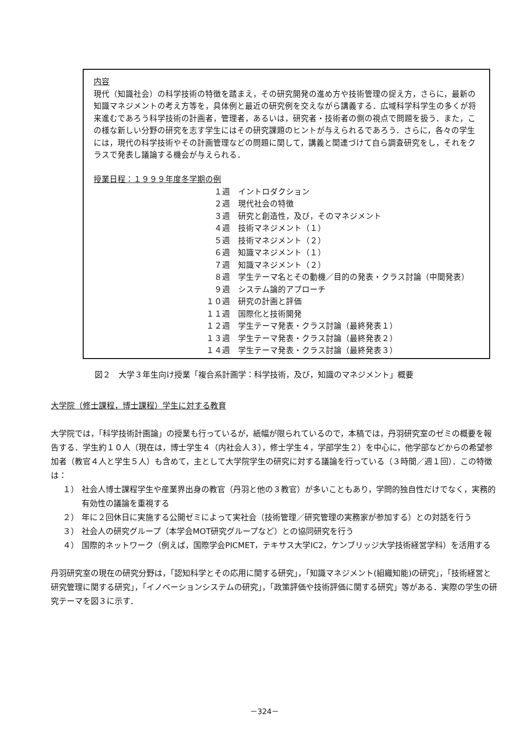内容
現代（知識社会）の科学技術の特徴を踏まえ，その研究開発の進め方や技術管理の捉え方，さらに，最新の知識マネジメントの考え方等を，具体例と最近の研究例を交えながら講義する．広域科学科学生の多くが将来進むであろう科学技術の計画者，管理者，あるいは，研究者・技術者の側の視点で問題を扱う．また，この様な新しい分野の研究を志す学生にはその研究課題のヒントが与えられるであろう．さらに，各々の学生には，現代の科学技術やその計画管理などの問題に関して，講義と関連づけて自ら調査研究をし，それをクラスで発表し議論する機会が与えられる．
授業日程：１９９９年度冬学期の例
１週 イントロダクション
２週 現代社会の特徴
３週 研究と創造性，及び，そのマネジメント
４週 技術マネジメント（１）
５週 技術マネジメント（２）
６週 知識マネジメント（１）
７週 知識マネジメント（２）
８週 学生テーマ名とその動機／目的の発表・クラス討論（中間発表）
９週 システム論的アプローチ
１０週 研究の計画と評価
１１週 国際化と技術開発
１２週 学生テーマ発表・クラス討論（最終発表１）
１３週 学生テーマ発表・クラス討論（最終発表２）
１４週 学生テーマ発表・クラス討論（最終発表３）
図２　大学３年生向け授業「複合系計画学：科学技術，及び，知識のマネジメント」概要
大学院（修士課程，博士課程）学生に対する教育
大学院では，「科学技術計画論」の授業も行っているが，紙幅が限られているので，本稿では，丹羽研究室のゼミの概要を報告する．学生約１０人（現在は，博士学生４（内社会人３），修士学生４，学部学生２）を中心に，他学部などからの希望参加者（教官４人と学生５人）も含めて，主として大学院学生の研究に対する議論を行っている（３時間／週１回）．この特徴は：
１） 社会人博士課程学生や産業界出身の教官（丹羽と他の３教官）が多いこともあり，学問的独自性だけでなく，実務的有効性の議論を重視する
２） 年に２回休日に実施する公開ゼミによって実社会（技術管理／研究管理の実務家が参加する）との対話を行う
３） 社会人の研究グループ（本学会MOT研究グループなど）との協同研究を行う
４） 国際的ネットワーク（例えば，国際学会PICMET，テキサス大学IC2，ケンブリッジ大学技術経営学科）を活用する
丹羽研究室の現在の研究分野は，「認知科学とその応用に関する研究」，「知識マネジメント(組織知能)の研究」，「技術経営と研究管理に関する研究」，「イノベーションシステムの研究」，「政策評価や技術評価に関する研究」等がある．実際の学生の研究テーマを図３に示す．
－324－